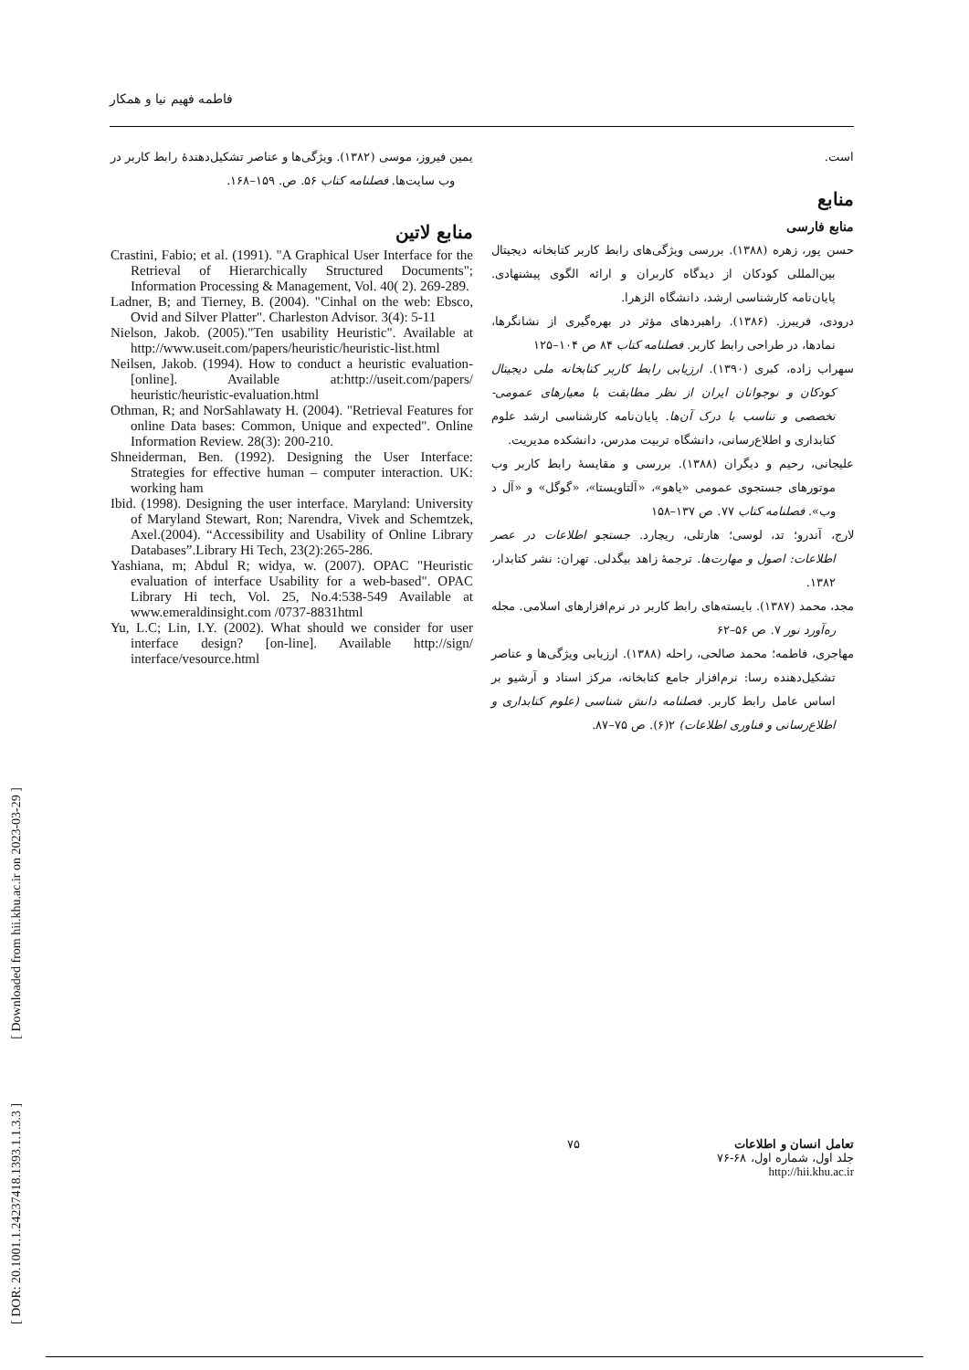فاطمه فهیم نیا و همکار
است.
منابع
منابع فارسی
حسن پور، زهره (۱۳۸۸). بررسی ویژگی‌های رابط کاربر کتابخانه دیجیتال بین‌المللی کودکان از دیدگاه کاربران و ارائه الگوی پیشنهادی. پایان‌نامه کارشناسی ارشد، دانشگاه الزهرا.
درودی، فریبرز. (۱۳۸۶). راهبردهای مؤثر در بهره‌گیری از نشانگرها، نمادها، در طراحی رابط کاربر. فصلنامه کتاب ۸۴ ص ۱۰۴–۱۲۵
سهراب زاده، کبری (۱۳۹۰). ارزیابی رابط کاربر کتابخانه ملی دیجیتال کودکان و نوجوانان ایران از نظر مطابقت با معیارهای عمومی- تخصصی و تناسب با درک آن‌ها. پایان‌نامه کارشناسی ارشد علوم کتابداری و اطلاع‌رسانی، دانشگاه تربیت مدرس، دانشکده مدیریت.
علیجانی، رحیم و دیگران (۱۳۸۸). بررسی و مقایسهٔ رابط کاربر وب موتورهای جستجوی عمومی «یاهو»، «آلتاویستا»، «گوگل» و «آل د وب». فصلنامه کتاب ۷۷. ص ۱۳۷–۱۵۸
لارج، آندرو؛ تد، لوسی؛ هارتلی، ریچارد. جستجو اطلاعات در عصر اطلاعات: اصول و مهارت‌ها. ترجمهٔ زاهد بیگدلی. تهران: نشر کتابدار، ۱۳۸۲.
مجد، محمد (۱۳۸۷). بایسته‌های رابط کاربر در نرم‌افزارهای اسلامی. مجله ره‌آورد نور ۷. ص ۵۶–۶۲
مهاجری، فاطمه؛ محمد صالحی، راحله (۱۳۸۸). ارزیابی ویژگی‌ها و عناصر تشکیل‌دهنده رسا: نرم‌افزار جامع کتابخانه، مرکز اسناد و آرشیو بر اساس عامل رابط کاربر. فصلنامه دانش شناسی (علوم کتابداری و اطلاع‌رسانی و فناوری اطلاعات) ۲(۶). ص ۷۵–۸۷.
یمین فیروز، موسی (۱۳۸۲). ویژگی‌ها و عناصر تشکیل‌دهندهٔ رابط کاربر در وب سایت‌ها. فصلنامه کتاب ۵۶. ص. ۱۵۹–۱۶۸.
منابع لاتین
Crastini, Fabio; et al. (1991). "A Graphical User Interface for the Retrieval of Hierarchically Structured Documents"; Information Processing & Management, Vol. 40( 2). 269-289.
Ladner, B; and Tierney, B. (2004). "Cinhal on the web: Ebsco, Ovid and Silver Platter". Charleston Advisor. 3(4): 5-11
Nielson, Jakob. (2005)."Ten usability Heuristic". Available at http://www.useit.com/papers/heuristic/heuristic-list.html
Neilsen, Jakob. (1994). How to conduct a heuristic evaluation-[online]. Available at:http://useit.com/papers/ heuristic/heuristic-evaluation.html
Othman, R; and NorSahlawaty H. (2004). "Retrieval Features for online Data bases: Common, Unique and expected". Online Information Review. 28(3): 200-210.
Shneiderman, Ben. (1992). Designing the User Interface: Strategies for effective human – computer interaction. UK: working ham
Ibid. (1998). Designing the user interface. Maryland: University of Maryland Stewart, Ron; Narendra, Vivek and Schemtzek, Axel.(2004). “Accessibility and Usability of Online Library Databases”.Library Hi Tech, 23(2):265-286.
Yashiana, m; Abdul R; widya, w. (2007). OPAC "Heuristic evaluation of interface Usability for a web-based". OPAC Library Hi tech, Vol. 25, No.4:538-549 Available at www.emeraldinsight.com /0737-8831html
Yu, L.C; Lin, I.Y. (2002). What should we consider for user interface design? [on-line]. Available http://sign/ interface/vesource.html
تعامل انسان و اطلاعات
جلد اول، شماره اول، ۶۸-۷۶
http://hii.khu.ac.ir
۷۵
[ DOR: 20.1001.1.24237418.1393.1.1.3.3 ] [ Downloaded from hii.khu.ac.ir on 2023-03-29 ]